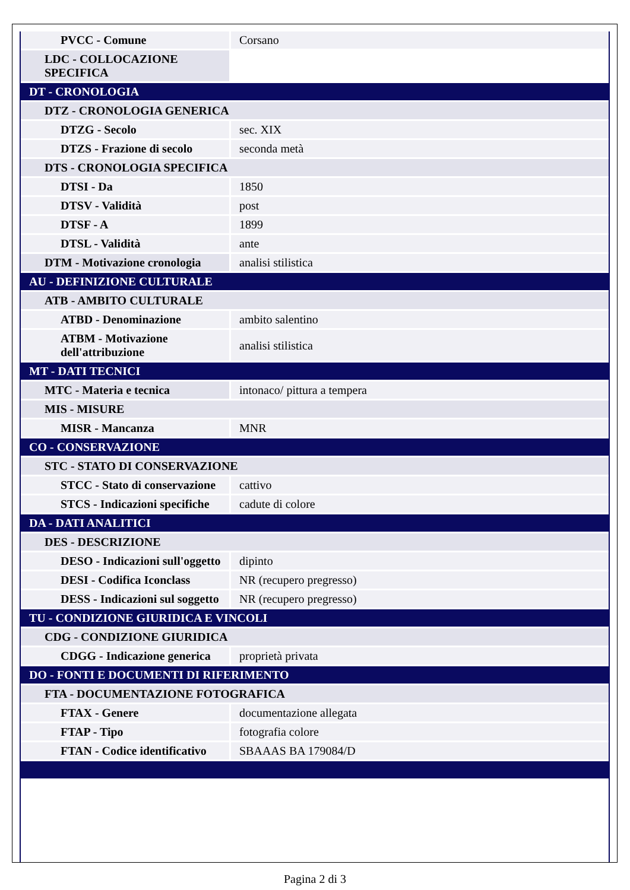| PVCC - Comune | Corsano |
| LDC - COLLOCAZIONE SPECIFICA | |
| DT - CRONOLOGIA | |
| DTZ - CRONOLOGIA GENERICA | |
| DTZG - Secolo | sec. XIX |
| DTZS - Frazione di secolo | seconda metà |
| DTS - CRONOLOGIA SPECIFICA | |
| DTSI - Da | 1850 |
| DTSV - Validità | post |
| DTSF - A | 1899 |
| DTSL - Validità | ante |
| DTM - Motivazione cronologia | analisi stilistica |
| AU - DEFINIZIONE CULTURALE | |
| ATB - AMBITO CULTURALE | |
| ATBD - Denominazione | ambito salentino |
| ATBM - Motivazione dell'attribuzione | analisi stilistica |
| MT - DATI TECNICI | |
| MTC - Materia e tecnica | intonaco/ pittura a tempera |
| MIS - MISURE | |
| MISR - Mancanza | MNR |
| CO - CONSERVAZIONE | |
| STC - STATO DI CONSERVAZIONE | |
| STCC - Stato di conservazione | cattivo |
| STCS - Indicazioni specifiche | cadute di colore |
| DA - DATI ANALITICI | |
| DES - DESCRIZIONE | |
| DESO - Indicazioni sull'oggetto | dipinto |
| DESI - Codifica Iconclass | NR (recupero pregresso) |
| DESS - Indicazioni sul soggetto | NR (recupero pregresso) |
| TU - CONDIZIONE GIURIDICA E VINCOLI | |
| CDG - CONDIZIONE GIURIDICA | |
| CDGG - Indicazione generica | proprietà privata |
| DO - FONTI E DOCUMENTI DI RIFERIMENTO | |
| FTA - DOCUMENTAZIONE FOTOGRAFICA | |
| FTAX - Genere | documentazione allegata |
| FTAP - Tipo | fotografia colore |
| FTAN - Codice identificativo | SBAAAS BA 179084/D |
Pagina 2 di 3